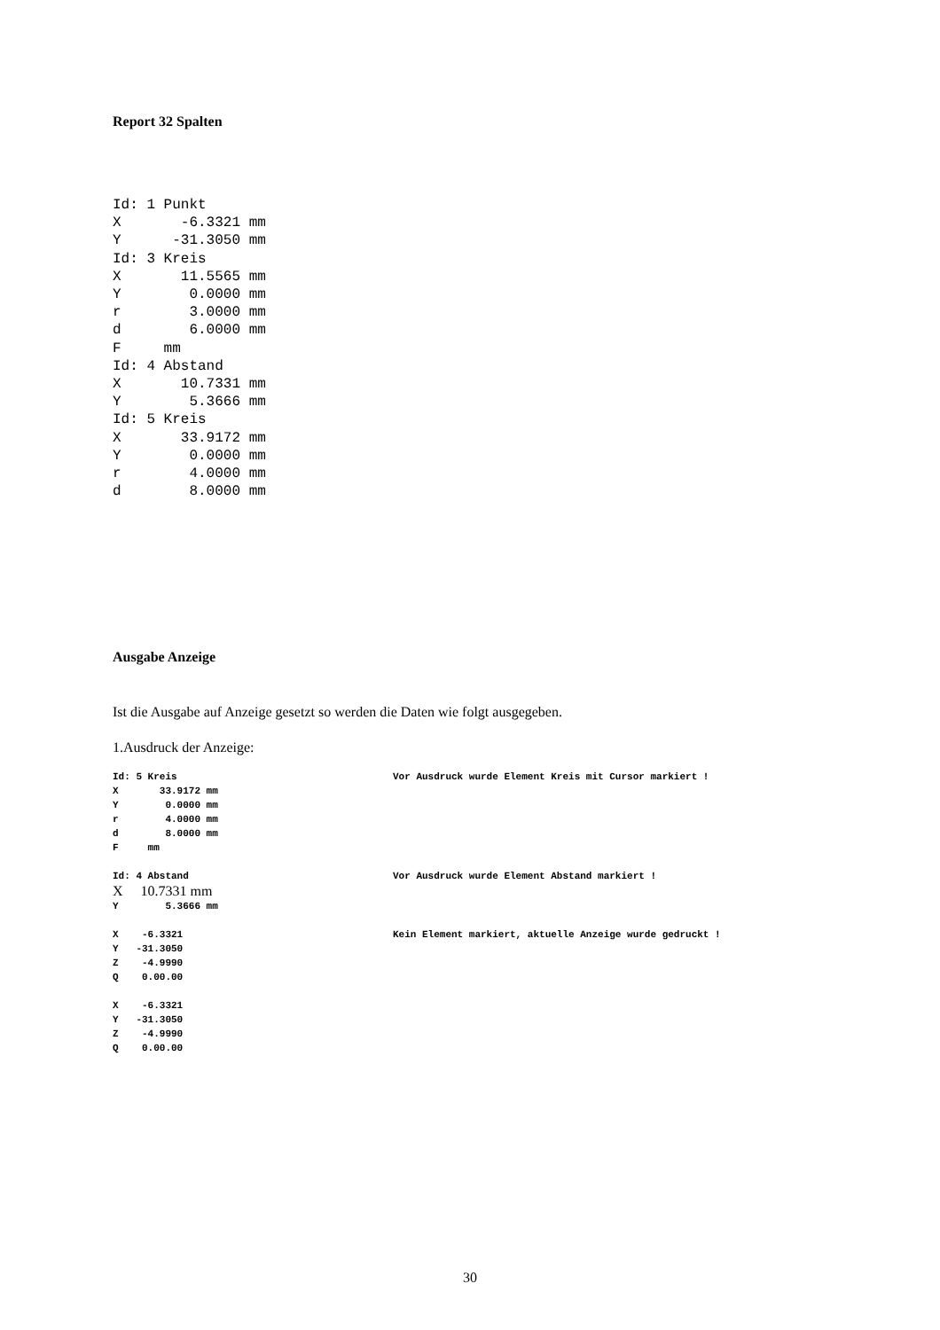Report 32 Spalten
Id: 1 Punkt
X       -6.3321 mm
Y      -31.3050 mm
Id: 3 Kreis
X       11.5565 mm
Y        0.0000 mm
r        3.0000 mm
d        6.0000 mm
F     mm
Id: 4 Abstand
X       10.7331 mm
Y        5.3666 mm
Id: 5 Kreis
X       33.9172 mm
Y        0.0000 mm
r        4.0000 mm
d        8.0000 mm
Ausgabe Anzeige
Ist die Ausgabe auf Anzeige gesetzt so werden die Daten wie folgt ausgegeben.
1.Ausdruck der Anzeige:
Id: 5 Kreis
X       33.9172 mm
Y        0.0000 mm
r        4.0000 mm
d        8.0000 mm
F     mm
Vor Ausdruck wurde Element Kreis mit Cursor markiert !
Id: 4 Abstand
X 10.7331 mm
Y        5.3666 mm
Vor Ausdruck wurde Element Abstand markiert !
X    -6.3321
Y   -31.3050
Z    -4.9990
Q    0.00.00
Kein Element markiert, aktuelle Anzeige wurde gedruckt !
X    -6.3321
Y   -31.3050
Z    -4.9990
Q    0.00.00
30